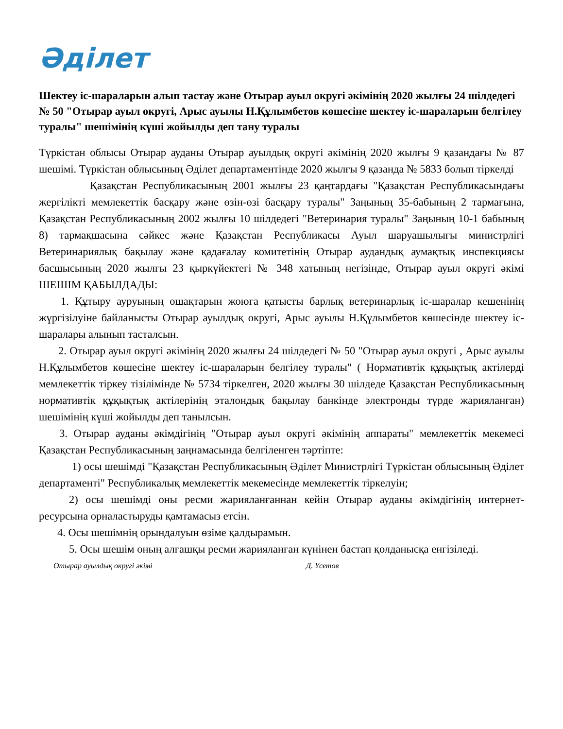Әділет
Шектеу іс-шараларын алып тастау және Отырар ауыл округі әкімінің 2020 жылғы 24 шілдедегі № 50 "Отырар ауыл округі, Арыс ауылы Н.Құлымбетов көшесіне шектеу іс-шараларын белгілеу туралы" шешімінің күші жойылды деп тану туралы
Түркістан облысы Отырар ауданы Отырар ауылдық округі әкімінің 2020 жылғы 9 қазандағы № 87 шешімі. Түркістан облысының Әділет департаментінде 2020 жылғы 9 қазанда № 5833 болып тіркелді
Қазақстан Республикасының 2001 жылғы 23 қаңтардағы "Қазақстан Республикасындағы жергілікті мемлекеттік басқару және өзін-өзі басқару туралы" Заңының 35-бабының 2 тармағына, Қазақстан Республикасының 2002 жылғы 10 шілдедегі "Ветеринария туралы" Заңының 10-1 бабының 8) тармақшасына сәйкес және Қазақстан Республикасы Ауыл шаруашылығы министрлігі Ветеринариялық бақылау және қадағалау комитетінің Отырар аудандық аумақтық инспекциясы басшысының 2020 жылғы 23 қыркүйектегі № 348 хатының негізінде, Отырар ауыл округі әкімі ШЕШІМ ҚАБЫЛДАДЫ:
1. Құтыру ауруының ошақтарын жоюға қатысты барлық ветеринарлық іс-шаралар кешенінің жүргізілуіне байланысты Отырар ауылдық округі, Арыс ауылы Н.Құлымбетов көшесінде шектеу іс-шаралары алынып тасталсын.
2. Отырар ауыл округі әкімінің 2020 жылғы 24 шілдедегі № 50 "Отырар ауыл округі , Арыс ауылы Н.Құлымбетов көшесіне шектеу іс-шараларын белгілеу туралы" ( Нормативтік құқықтық актілерді мемлекеттік тіркеу тізілімінде № 5734 тіркелген, 2020 жылғы 30 шілдеде Қазақстан Республикасының нормативтік құқықтық актілерінің эталондық бақылау банкінде электронды түрде жарияланған) шешімінің күші жойылды деп танылсын.
3. Отырар ауданы әкімдігінің "Отырар ауыл округі әкімінің аппараты" мемлекеттік мекемесі Қазақстан Республикасының заңнамасында белгіленген тәртіпте:
1) осы шешімді "Қазақстан Республикасының Әділет Министрлігі Түркістан облысының Әділет департаменті" Республикалық мемлекеттік мекемесінде мемлекеттік тіркелуін;
2) осы шешімді оны ресми жарияланғаннан кейін Отырар ауданы әкімдігінің интернет-ресурсына орналастыруды қамтамасыз етсін.
4. Осы шешімнің орындалуын өзіме қалдырамын.
5. Осы шешім оның алғашқы ресми жарияланған күнінен бастап қолданысқа енгізіледі.
Отырар ауылдық округі әкімі Д. Үсетов